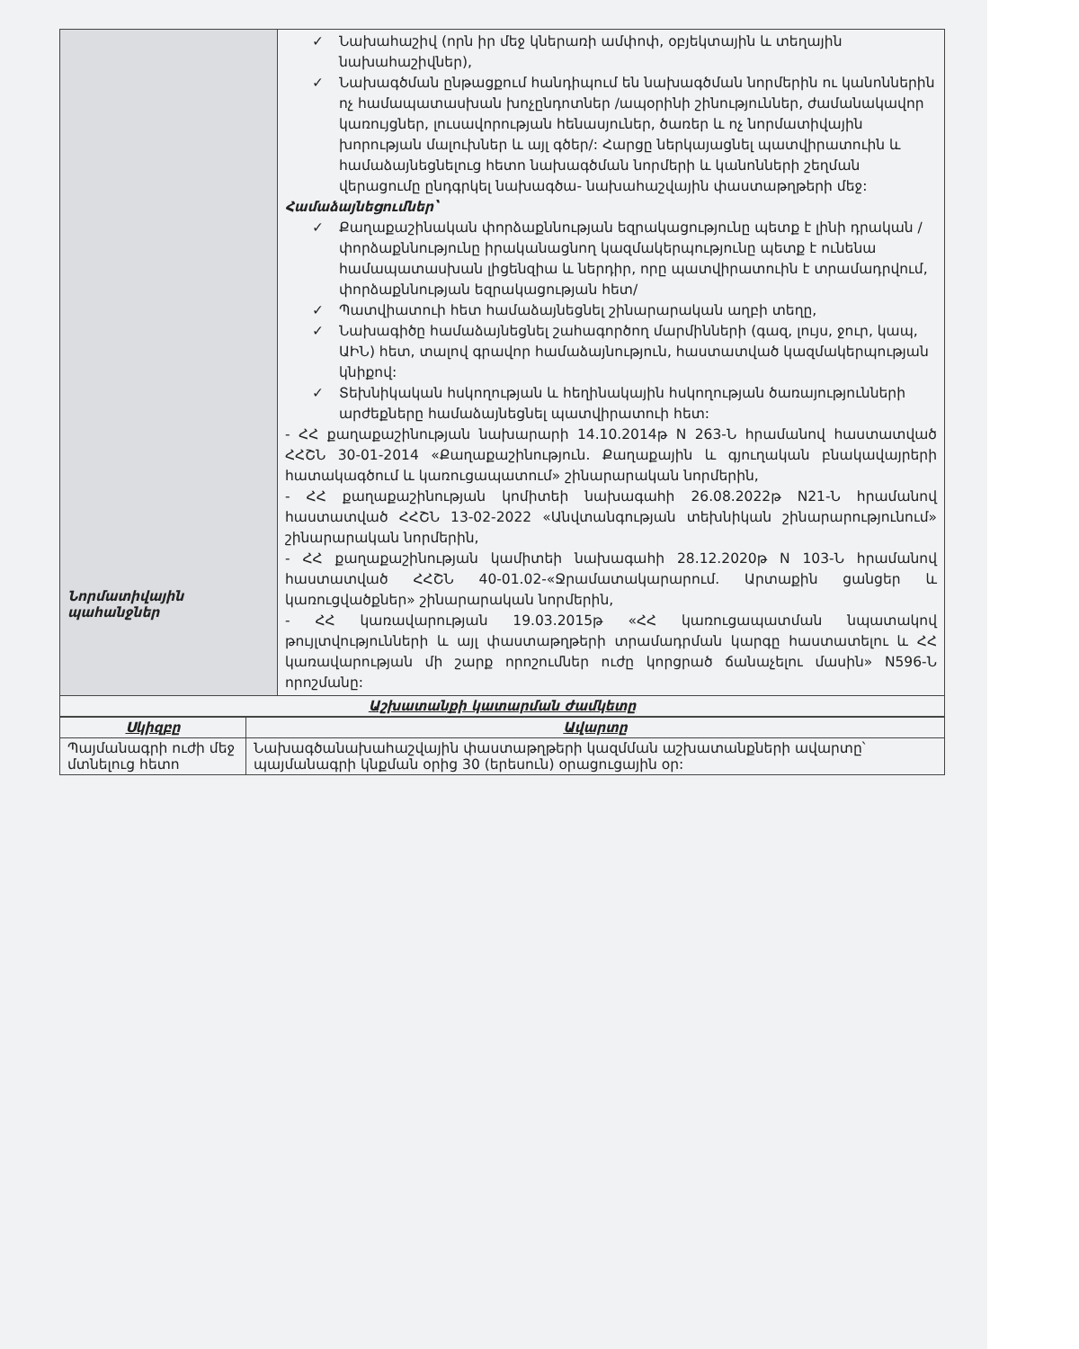| Նորմատիվային պահանջներ | Նախահաշիվ (որն իր մեջ կներառի ամփոփ, օբյեկտային և տեղային նախահաշիվներ), Նախագծման ընթացքում հանդիպում են նախագծման նորմերին ու կանոններին ոչ համապատասխան խոչընդոտներ /ապօրինի շինություններ, ժամանակավոր կառույցներ, լուսավորության հենասյուներ, ծառեր և ոչ նորմատիվային խորության մալուխներ և այլ գծեր/: Հարցը ներկայացնել պատվիրատուին և համաձայնեցնելուց հետո նախագծման նորմերի և կանոնների շեղման վերացումը ընդգրկել նախագծա- նախահաշվային փաստաթղթերի մեջ: Համաձայնեցումներ՝ Քաղաքաշինական փորձաքննության եզրակացությունը պետք է լինի դրական /փորձաքննությունը իրականացնող կազմակերպությունը պետք է ունենա համապատասխան լիցենզիա և ներդիր, որը պատվիրատուին է տրամադրվում, փորձաքննության եզրակացության հետ/ Պատվիատուի հետ համաձայնեցնել շինարարական աղբի տեղը, Նախագիծը համաձայնեցնել շահագործող մարմինների (գազ, լույս, ջուր, կապ, ԱԻՆ) հետ, տալով գրավոր համաձայնություն, հաստատված կազմակերպության կնիքով: Տեխնիկական հսկողության և հեղինակային հսկողության ծառայությունների արժեքները համաձայնեցնել պատվիրատուի հետ: - ՀՀ քաղաքաշինության նախարարի 14.10.2014թ N 263-Ն հրամանով հաստատված ՀՀՇՆ 30-01-2014 «Քաղաքաշինություն. Քաղաքային և գյուղական բնակավայրերի հատակագծում և կառուցապատում» շինարարական նորմերին, - ՀՀ քաղաքաշինության կոմիտեի նախագահի 26.08.2022թ N21-Ն հրամանով հաստատված ՀՀՇՆ 13-02-2022 «Անվտանգության տեխնիկան շինարարությունում» շինարարական նորմերին, - ՀՀ քաղաքաշինության կամիտեի նախագահի 28.12.2020թ N 103-Ն հրամանով հաստատված ՀՀՇՆ 40-01.02-«Ջրամատակարարում. Արտաքին ցանցեր և կառուցվածքներ» շինարարական նորմերին, - ՀՀ կառավարության 19.03.2015թ «ՀՀ կառուցապատման նպատակով թույլտվությունների և այլ փաստաթղթերի տրամադրման կարգը հաստատելու և ՀՀ կառավարության մի շարք որոշումներ ուժը կորցրած ճանաչելու մասին» N596-Ն որոշմանը: |
| Աշխատանքի կատարման ժամկետը | |
| Սկիզբը | Ավարտը |
| --- | --- |
| Պայմանագրի ուժի մեջ մտնելուց հետո | Նախագծանախահաշվային փաստաթղթերի կազմման աշխատանքների ավարտը՝ պայմանագրի կնքման օրից 30 (երեսուն) օրացուցային օր: |